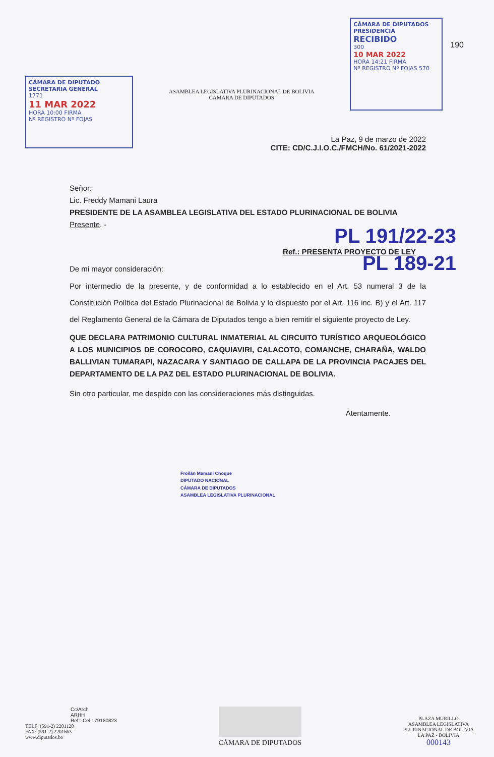CÁMARA DE DIPUTADO
SECRETARIA GENERAL
1771
11 MAR 2022
HORA 10:00 FIRMA
Nº REGISTRO Nº FOJAS
ASAMBLEA LEGISLATIVA PLURINACIONAL DE BOLIVIA
CAMARA DE DIPUTADOS
CÁMARA DE DIPUTADOS
PRESIDENCIA
RECIBIDO
300
10 MAR 2022
HORA 14:21 FIRMA
Nº REGISTRO Nº FOJAS 570
190
La Paz, 9 de marzo de 2022
CITE: CD/C.J.I.O.C./FMCH/No. 61/2021-2022
Señor:
Lic. Freddy Mamani Laura
PRESIDENTE DE LA ASAMBLEA LEGISLATIVA DEL ESTADO PLURINACIONAL DE BOLIVIA
Presente. -
PL 191/22-23
Ref.: PRESENTA PROYECTO DE LEY
PL 189-21
De mi mayor consideración:
Por intermedio de la presente, y de conformidad a lo establecido en el Art. 53 numeral 3 de la Constitución Política del Estado Plurinacional de Bolivia y lo dispuesto por el Art. 116 inc. B) y el Art. 117 del Reglamento General de la Cámara de Diputados tengo a bien remitir el siguiente proyecto de Ley.
QUE DECLARA PATRIMONIO CULTURAL INMATERIAL AL CIRCUITO TURÍSTICO ARQUEOLÓGICO A LOS MUNICIPIOS DE COROCORO, CAQUIAVIRI, CALACOTO, COMANCHE, CHARAÑA, WALDO BALLIVIAN TUMARAPI, NAZACARA Y SANTIAGO DE CALLAPA DE LA PROVINCIA PACAJES DEL DEPARTAMENTO DE LA PAZ DEL ESTADO PLURINACIONAL DE BOLIVIA.
Sin otro particular, me despido con las consideraciones más distinguidas.
Atentamente.
Froilán Mamani Choque
DIPUTADO NACIONAL
CÁMARA DE DIPUTADOS
ASAMBLEA LEGISLATIVA PLURINACIONAL
Cc/Arch
ARHH
Ref.: Cel.: 79180823
TELF: (591-2) 2201120
FAX: (591-2) 2201663
www.diputados.bo
CÁMARA DE DIPUTADOS
PLAZA MURILLO
ASAMBLEA LEGISLATIVA
PLURINACIONAL DE BOLIVIA
LA PAZ - BOLIVIA
000143